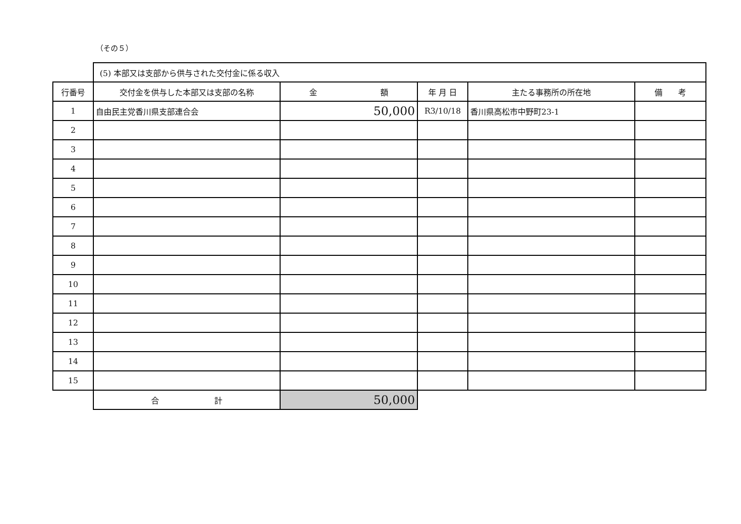（その５）
| | (5) 本部又は支部から供与された交付金に係る収入 | | | | |
| 行番号 | 交付金を供与した本部又は支部の名称 | 金 額 | 年 月 日 | 主たる事務所の所在地 | 備 考 |
| 1 | 自由民主党香川県支部連合会 | 50,000 | R3/10/18 | 香川県高松市中野町23-1 | |
| 2 | | | | | |
| 3 | | | | | |
| 4 | | | | | |
| 5 | | | | | |
| 6 | | | | | |
| 7 | | | | | |
| 8 | | | | | |
| 9 | | | | | |
| 10 | | | | | |
| 11 | | | | | |
| 12 | | | | | |
| 13 | | | | | |
| 14 | | | | | |
| 15 | | | | | |
| | 合 計 | 50,000 | | | |